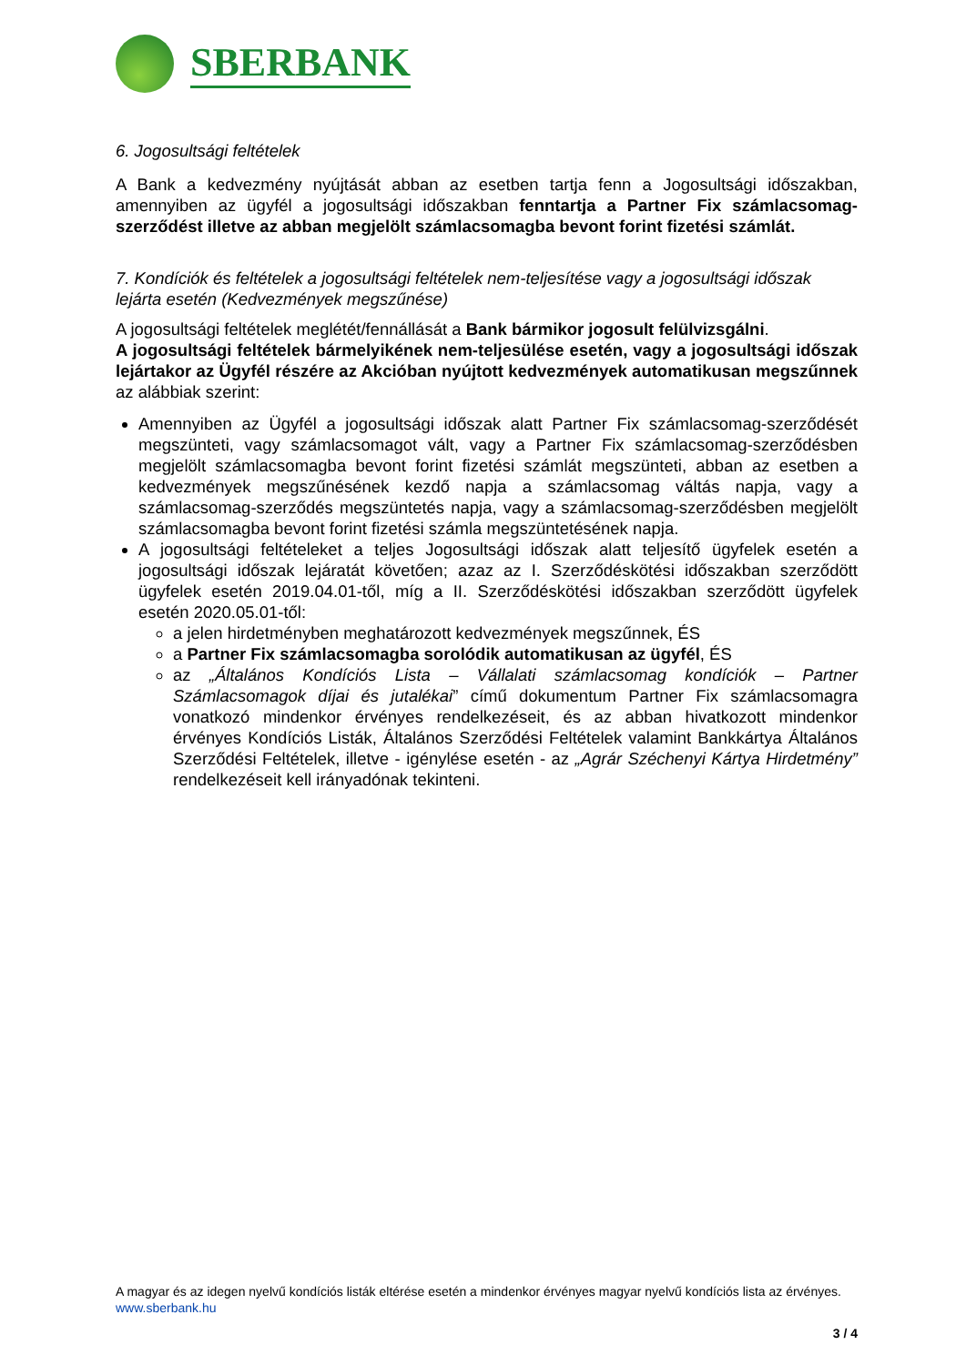SBERBANK
6. Jogosultsági feltételek
A Bank a kedvezmény nyújtását abban az esetben tartja fenn a Jogosultsági időszakban, amennyiben az ügyfél a jogosultsági időszakban fenntartja a Partner Fix számlacsomag-szerződést illetve az abban megjelölt számlacsomagba bevont forint fizetési számlát.
7. Kondíciók és feltételek a jogosultsági feltételek nem-teljesítése vagy a jogosultsági időszak lejárta esetén (Kedvezmények megszűnése)
A jogosultsági feltételek meglétét/fennállását a Bank bármikor jogosult felülvizsgálni.
A jogosultsági feltételek bármelyikének nem-teljesülése esetén, vagy a jogosultsági időszak lejártakor az Ügyfél részére az Akcióban nyújtott kedvezmények automatikusan megszűnnek az alábbiak szerint:
Amennyiben az Ügyfél a jogosultsági időszak alatt Partner Fix számlacsomag-szerződését megszünteti, vagy számlacsomagot vált, vagy a Partner Fix számlacsomag-szerződésben megjelölt számlacsomagba bevont forint fizetési számlát megszünteti, abban az esetben a kedvezmények megszűnésének kezdő napja a számlacsomag váltás napja, vagy a számlacsomag-szerződés megszüntetés napja, vagy a számlacsomag-szerződésben megjelölt számlacsomagba bevont forint fizetési számla megszüntetésének napja.
A jogosultsági feltételeket a teljes Jogosultsági időszak alatt teljesítő ügyfelek esetén a jogosultsági időszak lejáratát követően; azaz az I. Szerződéskötési időszakban szerződött ügyfelek esetén 2019.04.01-től, míg a II. Szerződéskötési időszakban szerződött ügyfelek esetén 2020.05.01-től:
a jelen hirdetményben meghatározott kedvezmények megszűnnek, ÉS
a Partner Fix számlacsomagba sorolódik automatikusan az ügyfél, ÉS
az „Általános Kondíciós Lista – Vállalati számlacsomag kondíciók – Partner Számlacsomagok díjai és jutalékai” című dokumentum Partner Fix számlacsomagra vonatkozó mindenkor érvényes rendelkezéseit, és az abban hivatkozott mindenkor érvényes Kondíciós Listák, Általános Szerződési Feltételek valamint Bankkártya Általános Szerződési Feltételek, illetve - igénylése esetén - az „Agrár Széchenyi Kártya Hirdetmény” rendelkezéseit kell irányadónak tekinteni.
A magyar és az idegen nyelvű kondíciós listák eltérése esetén a mindenkor érvényes magyar nyelvű kondíciós lista az érvényes.
www.sberbank.hu
3 / 4